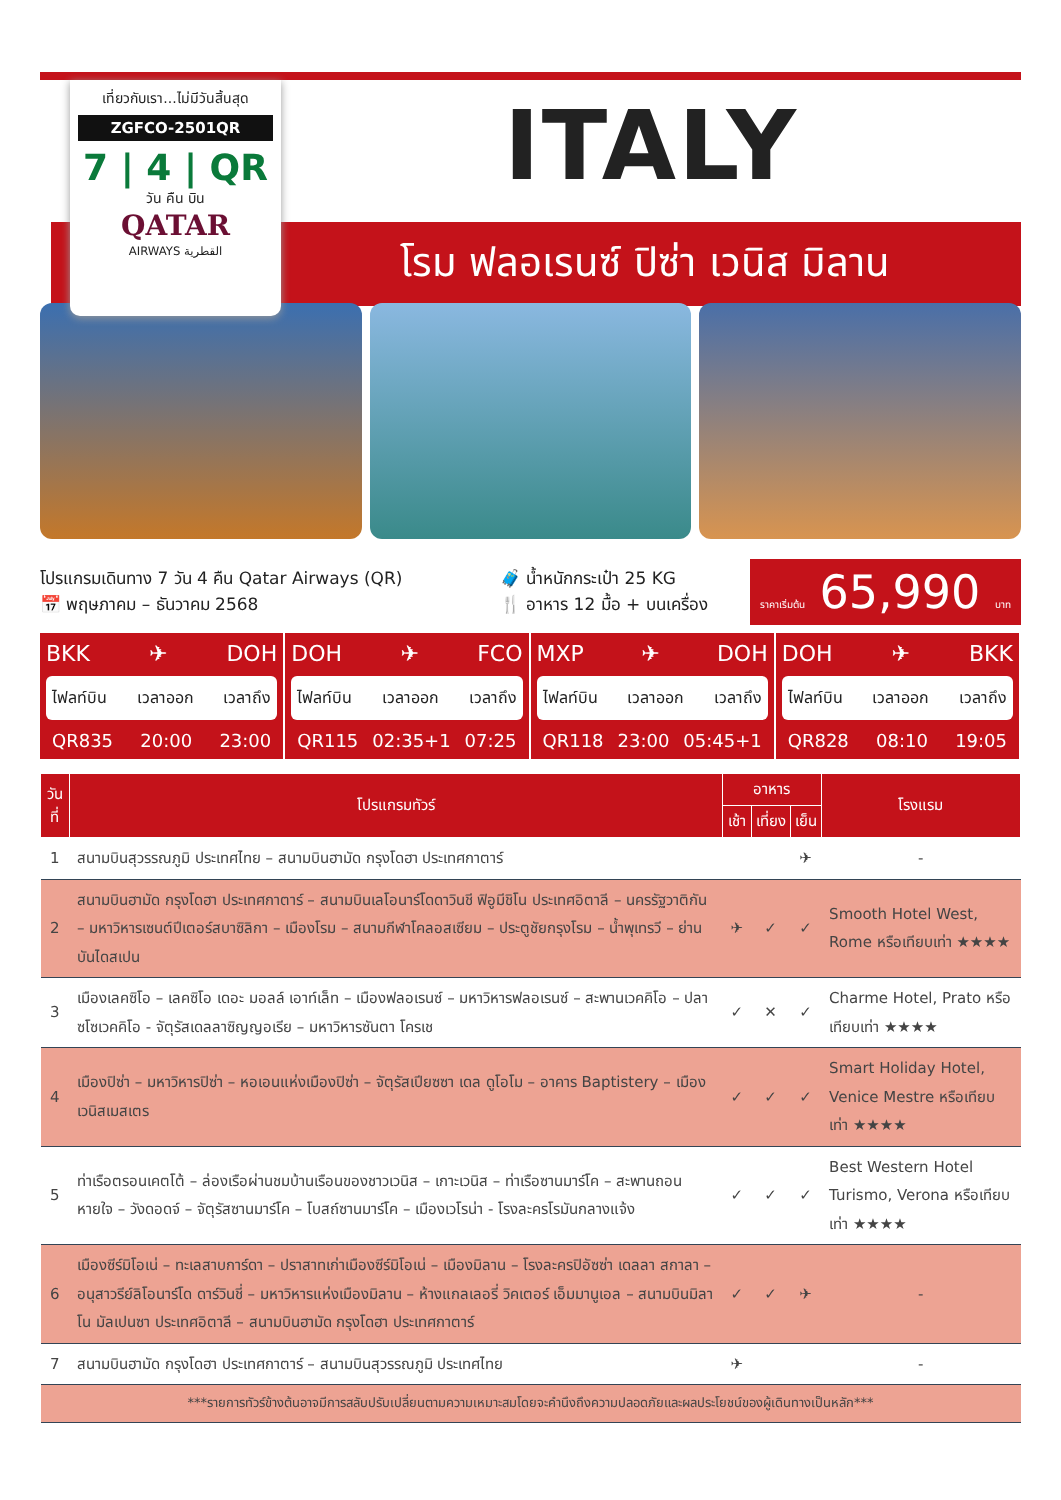เที่ยวกับเรา...ไม่มีวันสิ้นสุด
ZGFCO-2501QR
7 | 4 | QR
วัน คืน บิน
QATAR
AIRWAYS القطرية
ITALY
โรม ฟลอเรนซ์ ปิซ่า เวนิส มิลาน
โปรแกรมเดินทาง 7 วัน 4 คืน Qatar Airways (QR)
📅 พฤษภาคม – ธันวาคม 2568
🧳 น้ำหนักกระเป๋า 25 KG
🍴 อาหาร 12 มื้อ + บนเครื่อง
ราคาเริ่มต้น 65,990 บาท
BKK ✈ DOH
ไฟลท์บิน เวลาออก เวลาถึง
QR835 20:00 23:00
DOH ✈ FCO
ไฟลท์บิน เวลาออก เวลาถึง
QR115 02:35+1 07:25
MXP ✈ DOH
ไฟลท์บิน เวลาออก เวลาถึง
QR118 23:00 05:45+1
DOH ✈ BKK
ไฟลท์บิน เวลาออก เวลาถึง
QR828 08:10 19:05
| วันที่ | โปรแกรมทัวร์ | อาหาร | | | โรงแรม |
| --- | --- | --- | --- | --- | --- |
| | | เช้า | เที่ยง | เย็น | |
| 1 | สนามบินสุวรรณภูมิ ประเทศไทย – สนามบินฮามัด กรุงโดฮา ประเทศกาตาร์ | | | ✈ | - |
| 2 | สนามบินฮามัด กรุงโดฮา ประเทศกาตาร์ – สนามบินเลโอนาร์โดดาวินชี ฟิอูมีชิโน ประเทศอิตาลี – นครรัฐวาติกัน – มหาวิหารเซนต์ปีเตอร์สบาซิลิกา – เมืองโรม – สนามกีฬาโคลอสเซียม – ประตูชัยกรุงโรม – น้ำพุเทรวี – ย่านบันไดสเปน | ✈ | ✓ | ✓ | Smooth Hotel West, Rome หรือเทียบเท่า ★★★★ |
| 3 | เมืองเลคซิโอ – เลคซิโอ เดอะ มอลล์ เอาท์เล็ท – เมืองฟลอเรนซ์ – มหาวิหารฟลอเรนซ์ – สะพานเวคคิโอ – ปลาซโซเวคคิโอ - จัตุรัสเดลลาซิญญอเรีย – มหาวิหารซันตา โครเช | ✓ | ✕ | ✓ | Charme Hotel, Prato หรือเทียบเท่า ★★★★ |
| 4 | เมืองปิซ่า – มหาวิหารปิซ่า – หอเอนแห่งเมืองปิซ่า – จัตุรัสเปียซซา เดล ดูโอโม – อาคาร Baptistery – เมืองเวนิสเมสเตร | ✓ | ✓ | ✓ | Smart Holiday Hotel, Venice Mestre หรือเทียบเท่า ★★★★ |
| 5 | ท่าเรือตรอนเคตโต้ – ล่องเรือผ่านชมบ้านเรือนของชาวเวนิส – เกาะเวนิส – ท่าเรือซานมาร์โค – สะพานถอนหายใจ – วังดอดจ์ – จัตุรัสซานมาร์โค – โบสถ์ซานมาร์โค – เมืองเวโรน่า - โรงละครโรมันกลางแจ้ง | ✓ | ✓ | ✓ | Best Western Hotel Turismo, Verona หรือเทียบเท่า ★★★★ |
| 6 | เมืองซีร์มิโอเน่ – ทะเลสาบการ์ดา – ปราสาทเก่าเมืองซีร์มิโอเน่ – เมืองมิลาน – โรงละครปิอัซซ่า เดลลา สกาลา – อนุสาวรีย์ลิโอนาร์โด ดาร์วินชี่ – มหาวิหารแห่งเมืองมิลาน – ห้างแกลเลอรี่ วิคเตอร์ เอ็มมานูเอล – สนามบินมิลาโน มัลเปนซา ประเทศอิตาลี – สนามบินฮามัด กรุงโดฮา ประเทศกาตาร์ | ✓ | ✓ | ✈ | - |
| 7 | สนามบินฮามัด กรุงโดฮา ประเทศกาตาร์ – สนามบินสุวรรณภูมิ ประเทศไทย | ✈ | | | - |
| ***รายการทัวร์ข้างต้นอาจมีการสลับปรับเปลี่ยนตามความเหมาะสมโดยจะคำนึงถึงความปลอดภัยและผลประโยชน์ของผู้เดินทางเป็นหลัก*** | | | | | |